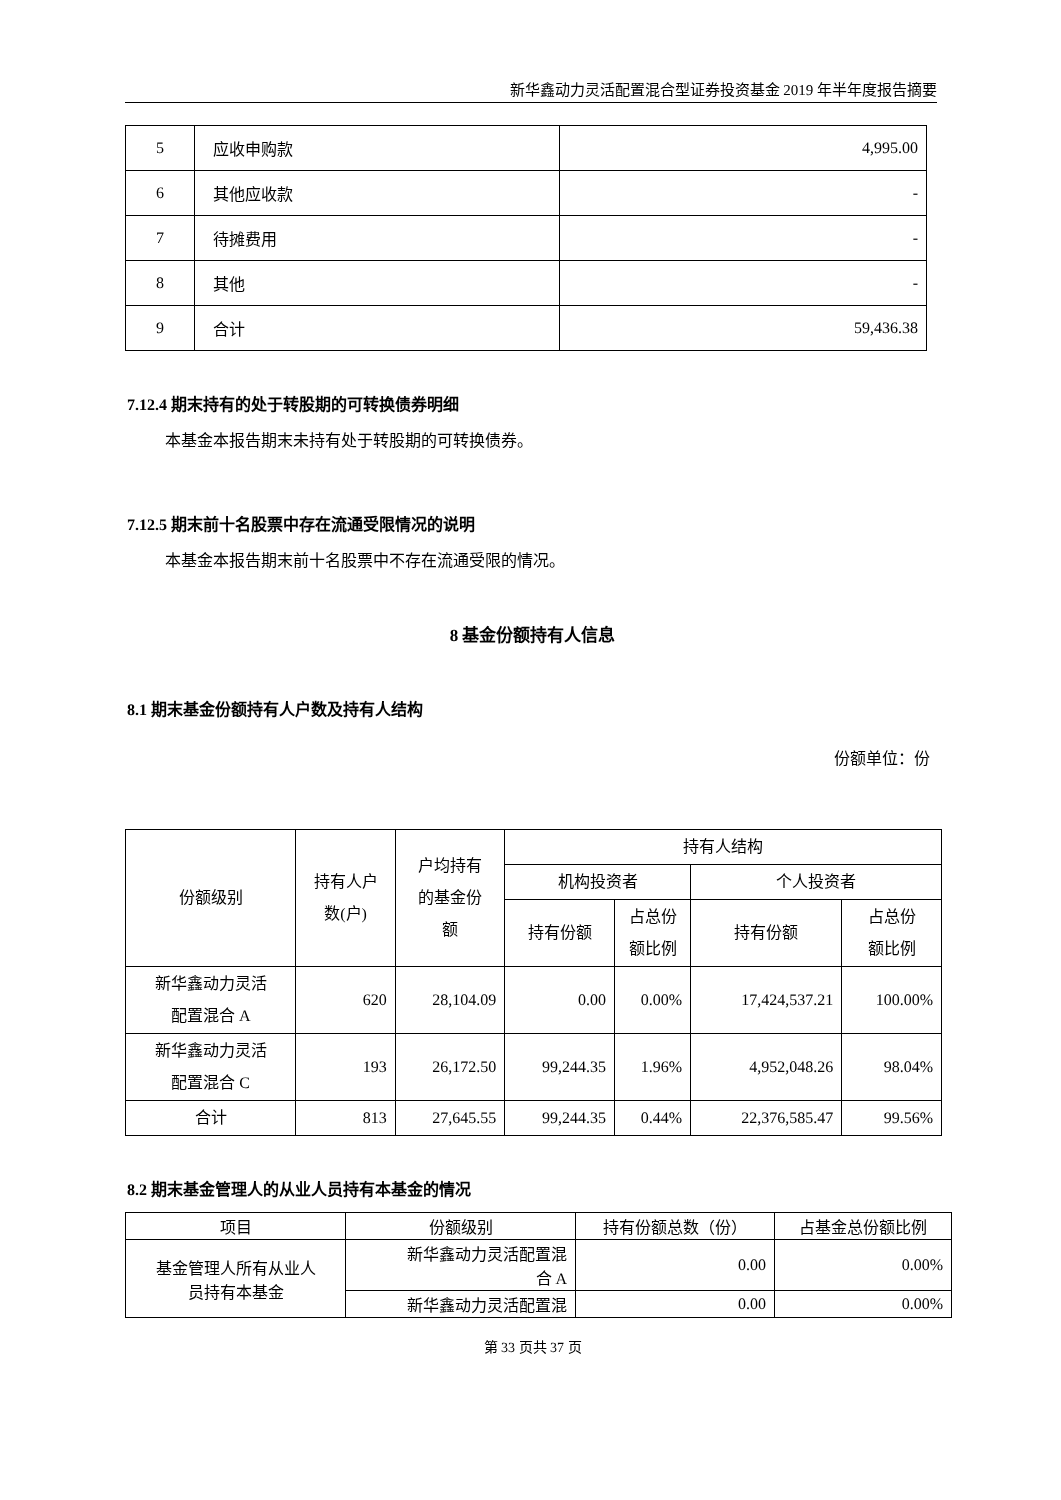新华鑫动力灵活配置混合型证券投资基金 2019 年半年度报告摘要
| 5 | 应收申购款 | 4,995.00 |
| 6 | 其他应收款 | - |
| 7 | 待摊费用 | - |
| 8 | 其他 | - |
| 9 | 合计 | 59,436.38 |
7.12.4 期末持有的处于转股期的可转换债券明细
本基金本报告期末未持有处于转股期的可转换债券。
7.12.5 期末前十名股票中存在流通受限情况的说明
本基金本报告期末前十名股票中不存在流通受限的情况。
8 基金份额持有人信息
8.1 期末基金份额持有人户数及持有人结构
份额单位：份
| 份额级别 | 持有人户 数(户) | 户均持有 的基金份 额 | 持有人结构 | | | |
| --- | --- | --- | --- | --- | --- | --- |
| | | | 机构投资者 | | 个人投资者 | |
| | | | 持有份额 | 占总份 额比例 | 持有份额 | 占总份 额比例 |
| 新华鑫动力灵活 配置混合 A | 620 | 28,104.09 | 0.00 | 0.00% | 17,424,537.21 | 100.00% |
| 新华鑫动力灵活 配置混合 C | 193 | 26,172.50 | 99,244.35 | 1.96% | 4,952,048.26 | 98.04% |
| 合计 | 813 | 27,645.55 | 99,244.35 | 0.44% | 22,376,585.47 | 99.56% |
8.2 期末基金管理人的从业人员持有本基金的情况
| 项目 | 份额级别 | 持有份额总数（份） | 占基金总份额比例 |
| --- | --- | --- | --- |
| 基金管理人所有从业人 员持有本基金 | 新华鑫动力灵活配置混 合 A | 0.00 | 0.00% |
| | 新华鑫动力灵活配置混 | 0.00 | 0.00% |
第 33 页共 37 页